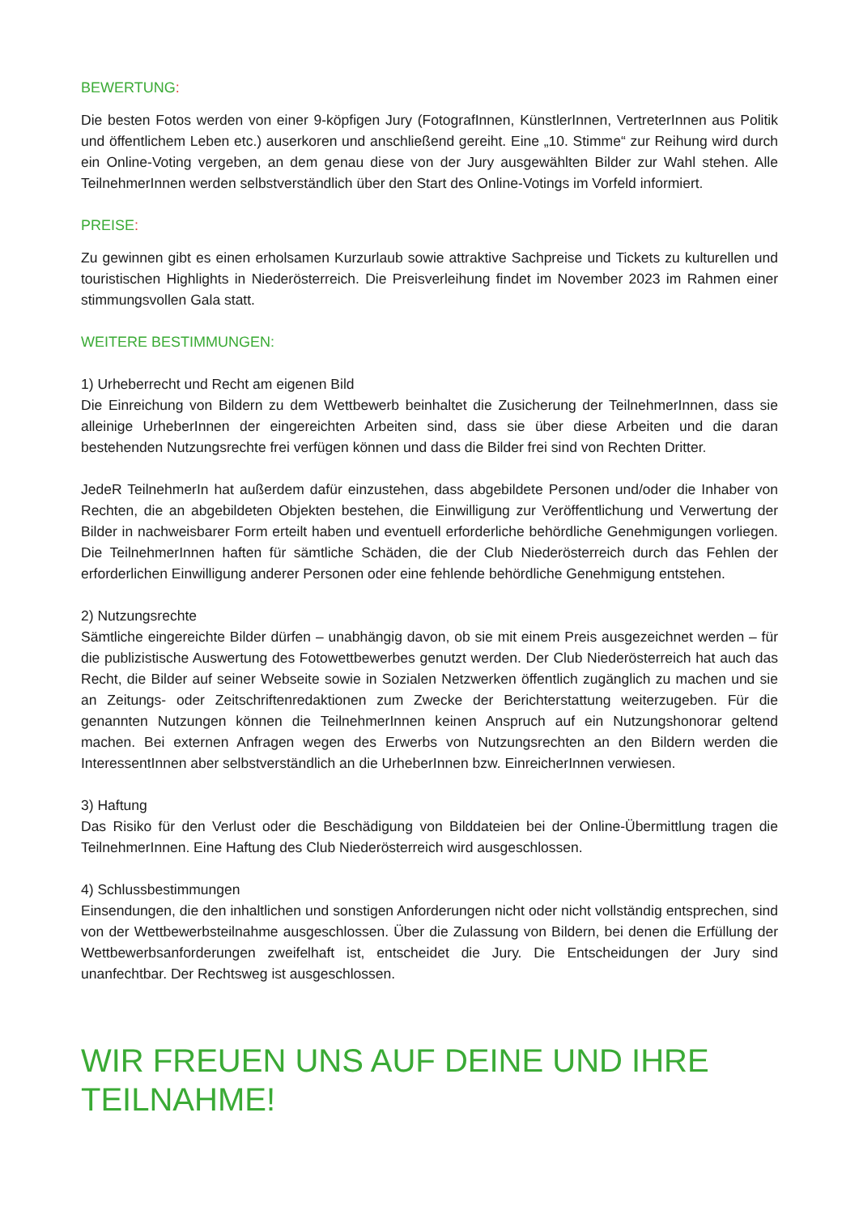BEWERTUNG:
Die besten Fotos werden von einer 9-köpfigen Jury (FotografInnen, KünstlerInnen, VertreterInnen aus Politik und öffentlichem Leben etc.) auserkoren und anschließend gereiht. Eine „10. Stimme“ zur Reihung wird durch ein Online-Voting vergeben, an dem genau diese von der Jury ausgewählten Bilder zur Wahl stehen. Alle TeilnehmerInnen werden selbstverständlich über den Start des Online-Votings im Vorfeld informiert.
PREISE:
Zu gewinnen gibt es einen erholsamen Kurzurlaub sowie attraktive Sachpreise und Tickets zu kulturellen und touristischen Highlights in Niederösterreich. Die Preisverleihung findet im November 2023 im Rahmen einer stimmungsvollen Gala statt.
WEITERE BESTIMMUNGEN:
1) Urheberrecht und Recht am eigenen Bild
Die Einreichung von Bildern zu dem Wettbewerb beinhaltet die Zusicherung der TeilnehmerInnen, dass sie alleinige UrheberInnen der eingereichten Arbeiten sind, dass sie über diese Arbeiten und die daran bestehenden Nutzungsrechte frei verfügen können und dass die Bilder frei sind von Rechten Dritter.
JedeR TeilnehmerIn hat außerdem dafür einzustehen, dass abgebildete Personen und/oder die Inhaber von Rechten, die an abgebildeten Objekten bestehen, die Einwilligung zur Veröffentlichung und Verwertung der Bilder in nachweisbarer Form erteilt haben und eventuell erforderliche behördliche Genehmigungen vorliegen. Die TeilnehmerInnen haften für sämtliche Schäden, die der Club Niederösterreich durch das Fehlen der erforderlichen Einwilligung anderer Personen oder eine fehlende behördliche Genehmigung entstehen.
2) Nutzungsrechte
Sämtliche eingereichte Bilder dürfen – unabhängig davon, ob sie mit einem Preis ausgezeichnet werden – für die publizistische Auswertung des Fotowettbewerbes genutzt werden. Der Club Niederösterreich hat auch das Recht, die Bilder auf seiner Webseite sowie in Sozialen Netzwerken öffentlich zugänglich zu machen und sie an Zeitungs- oder Zeitschriftenredaktionen zum Zwecke der Berichterstattung weiterzugeben. Für die genannten Nutzungen können die TeilnehmerInnen keinen Anspruch auf ein Nutzungshonorar geltend machen. Bei externen Anfragen wegen des Erwerbs von Nutzungsrechten an den Bildern werden die InteressentInnen aber selbstverständlich an die UrheberInnen bzw. EinreicherInnen verwiesen.
3) Haftung
Das Risiko für den Verlust oder die Beschädigung von Bilddateien bei der Online-Übermittlung tragen die TeilnehmerInnen. Eine Haftung des Club Niederösterreich wird ausgeschlossen.
4) Schlussbestimmungen
Einsendungen, die den inhaltlichen und sonstigen Anforderungen nicht oder nicht vollständig entsprechen, sind von der Wettbewerbsteilnahme ausgeschlossen. Über die Zulassung von Bildern, bei denen die Erfüllung der Wettbewerbsanforderungen zweifelhaft ist, entscheidet die Jury. Die Entscheidungen der Jury sind unanfechtbar. Der Rechtsweg ist ausgeschlossen.
WIR FREUEN UNS AUF DEINE UND IHRE TEILNAHME!